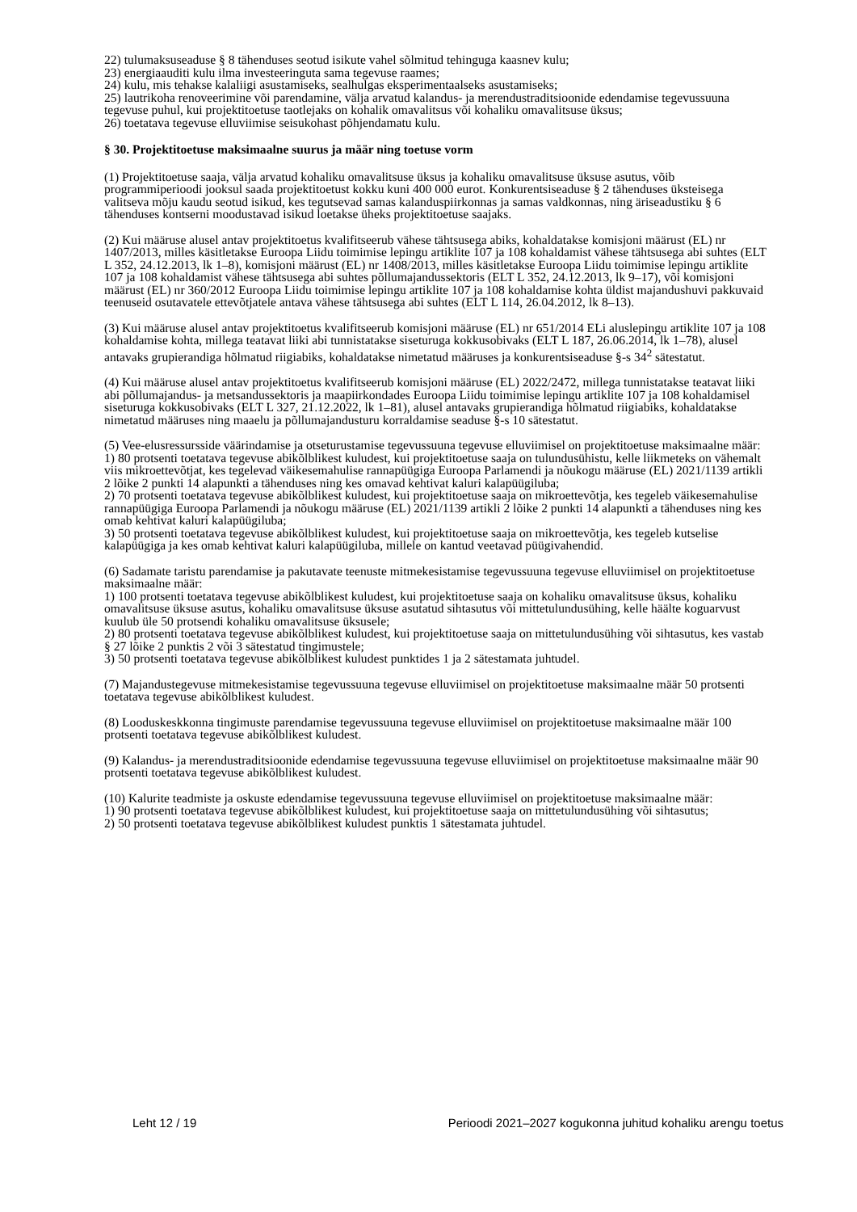22) tulumaksuseaduse § 8 tähenduses seotud isikute vahel sõlmitud tehinguga kaasnev kulu;
23) energiaauditi kulu ilma investeeringuta sama tegevuse raames;
24) kulu, mis tehakse kalaliigi asustamiseks, sealhulgas eksperimentaalseks asustamiseks;
25) lautrikoha renoveerimine või parendamine, välja arvatud kalandus- ja merendustraditsioonide edendamise tegevussuuna tegevuse puhul, kui projektitoetuse taotlejaks on kohalik omavalitsus või kohaliku omavalitsuse üksus;
26) toetatava tegevuse elluviimise seisukohast põhjendamatu kulu.
§ 30. Projektitoetuse maksimaalne suurus ja määr ning toetuse vorm
(1) Projektitoetuse saaja, välja arvatud kohaliku omavalitsuse üksus ja kohaliku omavalitsuse üksuse asutus, võib programmiperioodi jooksul saada projektitoetust kokku kuni 400 000 eurot. Konkurentsiseaduse § 2 tähenduses üksteisega valitseva mõju kaudu seotud isikud, kes tegutsevad samas kalanduspiirkonnas ja samas valdkonnas, ning äriseadustiku § 6 tähenduses kontserni moodustavad isikud loetakse üheks projektitoetuse saajaks.
(2) Kui määruse alusel antav projektitoetus kvalifitseerub vähese tähtsusega abiks, kohaldatakse komisjoni määrust (EL) nr 1407/2013, milles käsitletakse Euroopa Liidu toimimise lepingu artiklite 107 ja 108 kohaldamist vähese tähtsusega abi suhtes (ELT L 352, 24.12.2013, lk 1–8), komisjoni määrust (EL) nr 1408/2013, milles käsitletakse Euroopa Liidu toimimise lepingu artiklite 107 ja 108 kohaldamist vähese tähtsusega abi suhtes põllumajandussektoris (ELT L 352, 24.12.2013, lk 9–17), või komisjoni määrust (EL) nr 360/2012 Euroopa Liidu toimimise lepingu artiklite 107 ja 108 kohaldamise kohta üldist majandushuvi pakkuvaid teenuseid osutavatele ettevõtjatele antava vähese tähtsusega abi suhtes (ELT L 114, 26.04.2012, lk 8–13).
(3) Kui määruse alusel antav projektitoetus kvalifitseerub komisjoni määruse (EL) nr 651/2014 ELi aluslepingu artiklite 107 ja 108 kohaldamise kohta, millega teatavat liiki abi tunnistatakse siseturuga kokkusobivaks (ELT L 187, 26.06.2014, lk 1–78), alusel antavaks grupierandiga hõlmatud riigiabiks, kohaldatakse nimetatud määruses ja konkurentsiseaduse §-s 34<sup>2</sup> sätestatut.
(4) Kui määruse alusel antav projektitoetus kvalifitseerub komisjoni määruse (EL) 2022/2472, millega tunnistatakse teatavat liiki abi põllumajandus- ja metsandussektoris ja maapiirkondades Euroopa Liidu toimimise lepingu artiklite 107 ja 108 kohaldamisel siseturuga kokkusobivaks (ELT L 327, 21.12.2022, lk 1–81), alusel antavaks grupierandiga hõlmatud riigiabiks, kohaldatakse nimetatud määruses ning maaelu ja põllumajandusturu korraldamise seaduse §-s 10 sätestatut.
(5) Vee-elusressursside väärindamise ja otseturustamise tegevussuuna tegevuse elluviimisel on projektitoetuse maksimaalne määr:
1) 80 protsenti toetatava tegevuse abikõlblikest kuludest, kui projektitoetuse saaja on tulundusühistu, kelle liikmeteks on vähemalt viis mikroettevõtjat, kes tegelevad väikesemahulise rannapüügiga Euroopa Parlamendi ja nõukogu määruse (EL) 2021/1139 artikli 2 lõike 2 punkti 14 alapunkti a tähenduses ning kes omavad kehtivat kaluri kalapüügiluba;
2) 70 protsenti toetatava tegevuse abikõlblikest kuludest, kui projektitoetuse saaja on mikroettevõtja, kes tegeleb väikesemahulise rannapüügiga Euroopa Parlamendi ja nõukogu määruse (EL) 2021/1139 artikli 2 lõike 2 punkti 14 alapunkti a tähenduses ning kes omab kehtivat kaluri kalapüügiluba;
3) 50 protsenti toetatava tegevuse abikõlblikest kuludest, kui projektitoetuse saaja on mikroettevõtja, kes tegeleb kutselise kalapüügiga ja kes omab kehtivat kaluri kalapüügiluba, millele on kantud veetavad püügivahendid.
(6) Sadamate taristu parendamise ja pakutavate teenuste mitmekesistamise tegevussuuna tegevuse elluviimisel on projektitoetuse maksimaalne määr:
1) 100 protsenti toetatava tegevuse abikõlblikest kuludest, kui projektitoetuse saaja on kohaliku omavalitsuse üksus, kohaliku omavalitsuse üksuse asutus, kohaliku omavalitsuse üksuse asutatud sihtasutus või mittetulundusühing, kelle häälte koguarvust kuulub üle 50 protsendi kohaliku omavalitsuse üksusele;
2) 80 protsenti toetatava tegevuse abikõlblikest kuludest, kui projektitoetuse saaja on mittetulundusühing või sihtasutus, kes vastab § 27 lõike 2 punktis 2 või 3 sätestatud tingimustele;
3) 50 protsenti toetatava tegevuse abikõlblikest kuludest punktides 1 ja 2 sätestamata juhtudel.
(7) Majandustegevuse mitmekesistamise tegevussuuna tegevuse elluviimisel on projektitoetuse maksimaalne määr 50 protsenti toetatava tegevuse abikõlblikest kuludest.
(8) Looduskeskkonna tingimuste parendamise tegevussuuna tegevuse elluviimisel on projektitoetuse maksimaalne määr 100 protsenti toetatava tegevuse abikõlblikest kuludest.
(9) Kalandus- ja merendustraditsioonide edendamise tegevussuuna tegevuse elluviimisel on projektitoetuse maksimaalne määr 90 protsenti toetatava tegevuse abikõlblikest kuludest.
(10) Kalurite teadmiste ja oskuste edendamise tegevussuuna tegevuse elluviimisel on projektitoetuse maksimaalne määr:
1) 90 protsenti toetatava tegevuse abikõlblikest kuludest, kui projektitoetuse saaja on mittetulundusühing või sihtasutus;
2) 50 protsenti toetatava tegevuse abikõlblikest kuludest punktis 1 sätestamata juhtudel.
Leht 12 / 19 Perioodi 2021–2027 kogukonna juhitud kohaliku arengu toetus